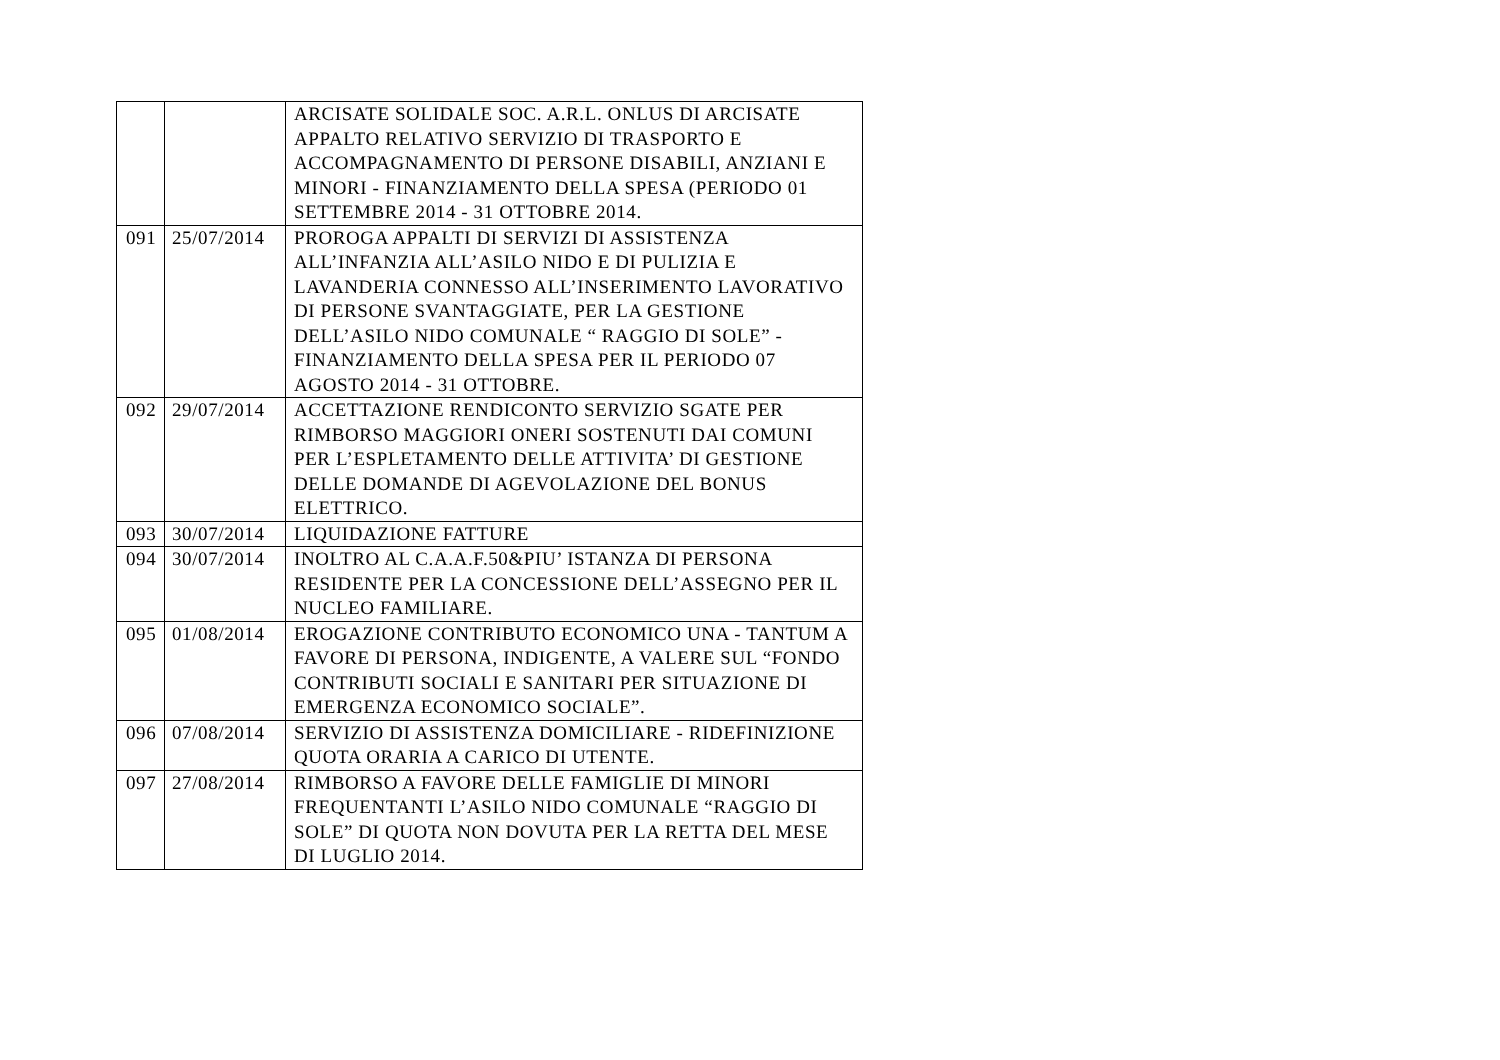| | | ARCISATE SOLIDALE SOC. A.R.L. ONLUS DI ARCISATE APPALTO RELATIVO SERVIZIO DI TRASPORTO E ACCOMPAGNAMENTO DI PERSONE DISABILI, ANZIANI E MINORI - FINANZIAMENTO DELLA SPESA (PERIODO 01 SETTEMBRE 2014 - 31 OTTOBRE 2014. |
| 091 | 25/07/2014 | PROROGA APPALTI DI SERVIZI DI ASSISTENZA ALL’INFANZIA ALL’ASILO NIDO E DI PULIZIA E LAVANDERIA CONNESSO ALL’INSERIMENTO LAVORATIVO DI PERSONE SVANTAGGIATE, PER LA GESTIONE DELL’ASILO NIDO COMUNALE “ RAGGIO DI SOLE” - FINANZIAMENTO DELLA SPESA PER IL PERIODO 07 AGOSTO 2014 - 31 OTTOBRE. |
| 092 | 29/07/2014 | ACCETTAZIONE RENDICONTO SERVIZIO SGATE PER RIMBORSO MAGGIORI ONERI SOSTENUTI DAI COMUNI PER L’ESPLETAMENTO DELLE ATTIVITA’ DI GESTIONE DELLE DOMANDE DI AGEVOLAZIONE DEL BONUS ELETTRICO. |
| 093 | 30/07/2014 | LIQUIDAZIONE FATTURE |
| 094 | 30/07/2014 | INOLTRO AL C.A.A.F.50&PIU’ ISTANZA DI PERSONA RESIDENTE PER LA CONCESSIONE DELL’ASSEGNO PER IL NUCLEO FAMILIARE. |
| 095 | 01/08/2014 | EROGAZIONE CONTRIBUTO ECONOMICO UNA - TANTUM A FAVORE DI PERSONA, INDIGENTE, A VALERE SUL “FONDO CONTRIBUTI SOCIALI E SANITARI PER SITUAZIONE DI EMERGENZA ECONOMICO SOCIALE”. |
| 096 | 07/08/2014 | SERVIZIO DI ASSISTENZA DOMICILIARE - RIDEFINIZIONE QUOTA ORARIA A CARICO DI UTENTE. |
| 097 | 27/08/2014 | RIMBORSO A FAVORE DELLE FAMIGLIE DI MINORI FREQUENTANTI L’ASILO NIDO COMUNALE “RAGGIO DI SOLE” DI QUOTA NON DOVUTA PER LA RETTA DEL MESE DI LUGLIO 2014. |